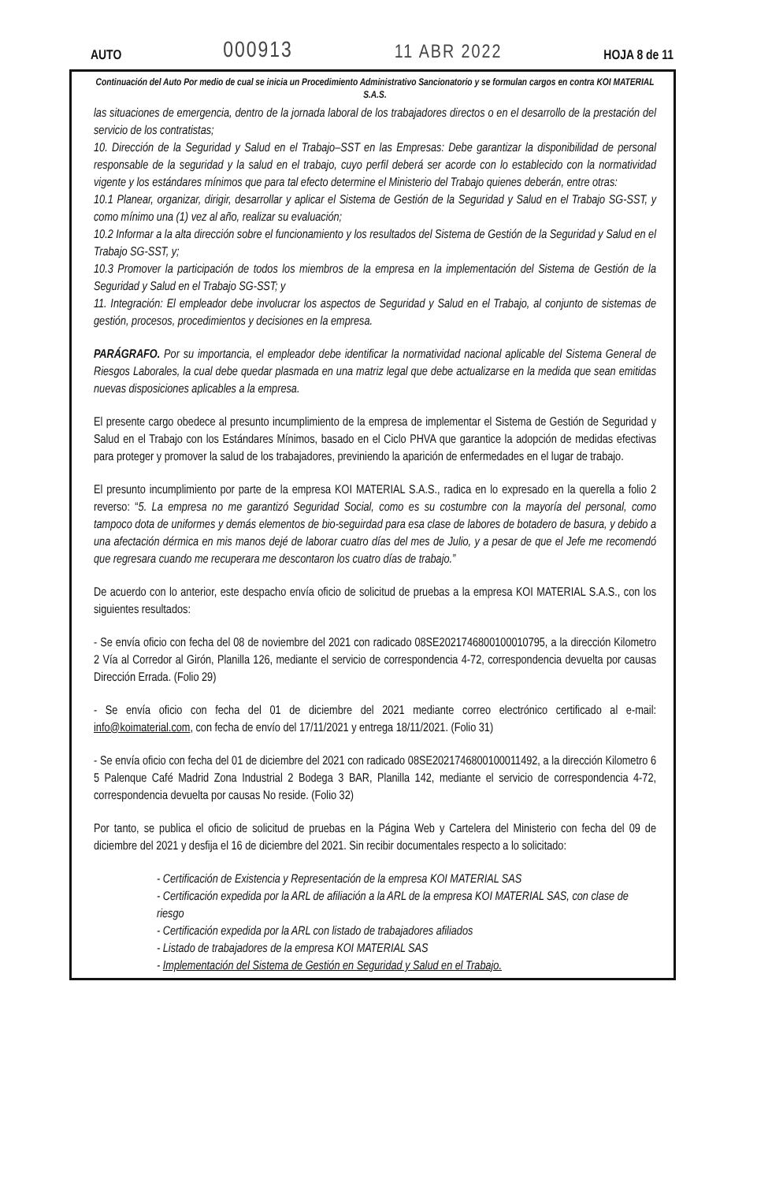AUTO 000913 11 ABR 2022 HOJA 8 de 11
Continuación del Auto Por medio de cual se inicia un Procedimiento Administrativo Sancionatorio y se formulan cargos en contra KOI MATERIAL S.A.S.
las situaciones de emergencia, dentro de la jornada laboral de los trabajadores directos o en el desarrollo de la prestación del servicio de los contratistas;
10. Dirección de la Seguridad y Salud en el Trabajo–SST en las Empresas: Debe garantizar la disponibilidad de personal responsable de la seguridad y la salud en el trabajo, cuyo perfil deberá ser acorde con lo establecido con la normatividad vigente y los estándares mínimos que para tal efecto determine el Ministerio del Trabajo quienes deberán, entre otras:
10.1 Planear, organizar, dirigir, desarrollar y aplicar el Sistema de Gestión de la Seguridad y Salud en el Trabajo SG-SST, y como mínimo una (1) vez al año, realizar su evaluación;
10.2 Informar a la alta dirección sobre el funcionamiento y los resultados del Sistema de Gestión de la Seguridad y Salud en el Trabajo SG-SST, y;
10.3 Promover la participación de todos los miembros de la empresa en la implementación del Sistema de Gestión de la Seguridad y Salud en el Trabajo SG-SST; y
11. Integración: El empleador debe involucrar los aspectos de Seguridad y Salud en el Trabajo, al conjunto de sistemas de gestión, procesos, procedimientos y decisiones en la empresa.
PARÁGRAFO. Por su importancia, el empleador debe identificar la normatividad nacional aplicable del Sistema General de Riesgos Laborales, la cual debe quedar plasmada en una matriz legal que debe actualizarse en la medida que sean emitidas nuevas disposiciones aplicables a la empresa.
El presente cargo obedece al presunto incumplimiento de la empresa de implementar el Sistema de Gestión de Seguridad y Salud en el Trabajo con los Estándares Mínimos, basado en el Ciclo PHVA que garantice la adopción de medidas efectivas para proteger y promover la salud de los trabajadores, previniendo la aparición de enfermedades en el lugar de trabajo.
El presunto incumplimiento por parte de la empresa KOI MATERIAL S.A.S., radica en lo expresado en la querella a folio 2 reverso: “5. La empresa no me garantizó Seguridad Social, como es su costumbre con la mayoría del personal, como tampoco dota de uniformes y demás elementos de bio-seguirdad para esa clase de labores de botadero de basura, y debido a una afectación dérmica en mis manos dejé de laborar cuatro días del mes de Julio, y a pesar de que el Jefe me recomendó que regresara cuando me recuperara me descontaron los cuatro días de trabajo.”
De acuerdo con lo anterior, este despacho envía oficio de solicitud de pruebas a la empresa KOI MATERIAL S.A.S., con los siguientes resultados:
- Se envía oficio con fecha del 08 de noviembre del 2021 con radicado 08SE2021746800100010795, a la dirección Kilometro 2 Vía al Corredor al Girón, Planilla 126, mediante el servicio de correspondencia 4-72, correspondencia devuelta por causas Dirección Errada. (Folio 29)
- Se envía oficio con fecha del 01 de diciembre del 2021 mediante correo electrónico certificado al e-mail: info@koimaterial.com, con fecha de envío del 17/11/2021 y entrega 18/11/2021. (Folio 31)
- Se envía oficio con fecha del 01 de diciembre del 2021 con radicado 08SE2021746800100011492, a la dirección Kilometro 6 5 Palenque Café Madrid Zona Industrial 2 Bodega 3 BAR, Planilla 142, mediante el servicio de correspondencia 4-72, correspondencia devuelta por causas No reside. (Folio 32)
Por tanto, se publica el oficio de solicitud de pruebas en la Página Web y Cartelera del Ministerio con fecha del 09 de diciembre del 2021 y desfija el 16 de diciembre del 2021. Sin recibir documentales respecto a lo solicitado:
- Certificación de Existencia y Representación de la empresa KOI MATERIAL SAS
- Certificación expedida por la ARL de afiliación a la ARL de la empresa KOI MATERIAL SAS, con clase de riesgo
- Certificación expedida por la ARL con listado de trabajadores afiliados
- Listado de trabajadores de la empresa KOI MATERIAL SAS
- Implementación del Sistema de Gestión en Seguridad y Salud en el Trabajo.